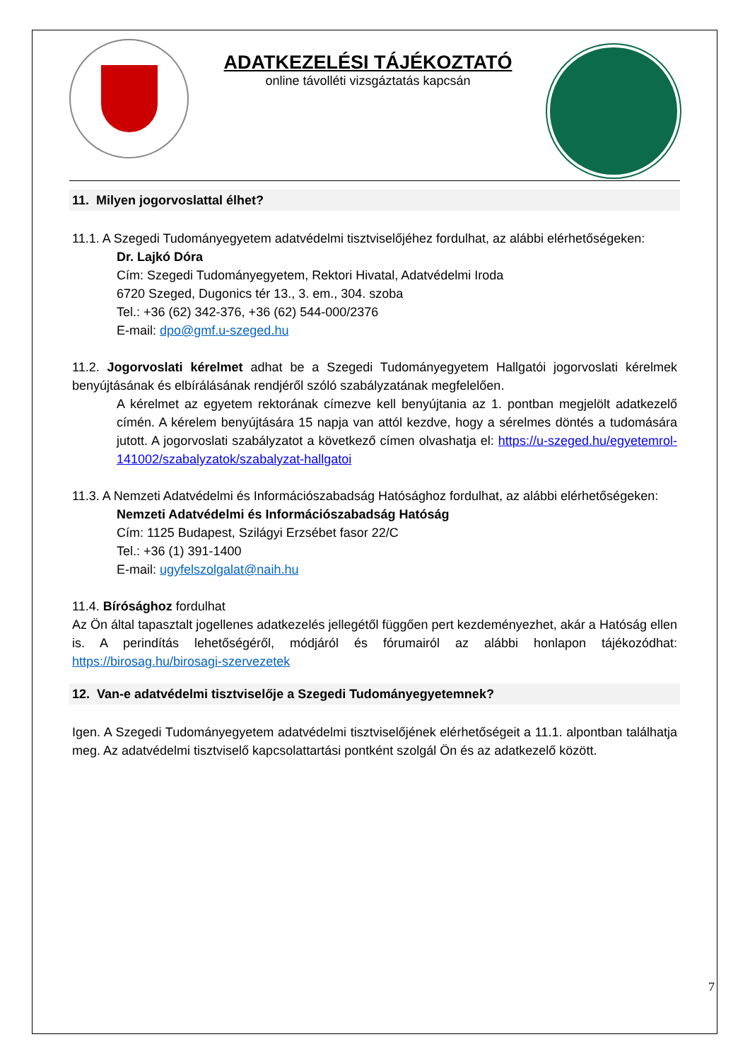ADATKEZELÉSI TÁJÉKOZTATÓ
online távolléti vizsgáztatás kapcsán
11. Milyen jogorvoslattal élhet?
11.1. A Szegedi Tudományegyetem adatvédelmi tisztviselőjéhez fordulhat, az alábbi elérhetőségeken:
Dr. Lajkó Dóra
Cím: Szegedi Tudományegyetem, Rektori Hivatal, Adatvédelmi Iroda
6720 Szeged, Dugonics tér 13., 3. em., 304. szoba
Tel.: +36 (62) 342-376, +36 (62) 544-000/2376
E-mail: dpo@gmf.u-szeged.hu
11.2. Jogorvoslati kérelmet adhat be a Szegedi Tudományegyetem Hallgatói jogorvoslati kérelmek benyújtásának és elbírálásának rendjéről szóló szabályzatának megfelelően.
A kérelmet az egyetem rektorának címezve kell benyújtania az 1. pontban megjelölt adatkezelő címén. A kérelem benyújtására 15 napja van attól kezdve, hogy a sérelmes döntés a tudomására jutott. A jogorvoslati szabályzatot a következő címen olvashatja el: https://u-szeged.hu/egyetemrol-141002/szabalyzatok/szabalyzat-hallgatoi
11.3. A Nemzeti Adatvédelmi és Információszabadság Hatósághoz fordulhat, az alábbi elérhetőségeken:
Nemzeti Adatvédelmi és Információszabadság Hatóság
Cím: 1125 Budapest, Szilágyi Erzsébet fasor 22/C
Tel.: +36 (1) 391-1400
E-mail: ugyfelszolgalat@naih.hu
11.4. Bírósághoz fordulhat
Az Ön által tapasztalt jogellenes adatkezelés jellegétől függően pert kezdeményezhet, akár a Hatóság ellen is. A perindítás lehetőségéről, módjáról és fórumairól az alábbi honlapon tájékozódhat: https://birosag.hu/birosagi-szervezetek
12. Van-e adatvédelmi tisztviselője a Szegedi Tudományegyetemnek?
Igen. A Szegedi Tudományegyetem adatvédelmi tisztviselőjének elérhetőségeit a 11.1. alpontban találhatja meg. Az adatvédelmi tisztviselő kapcsolattartási pontként szolgál Ön és az adatkezelő között.
7